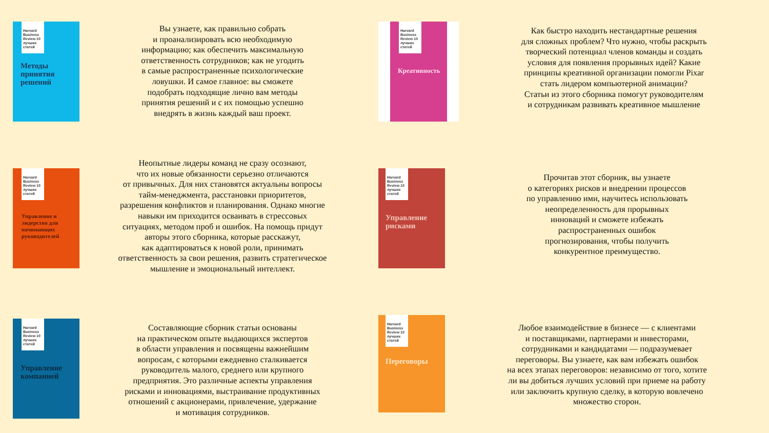Harvard Business Review 10 лучших статей
Методы принятия решений
Вы узнаете, как правильно собрать
и проанализировать всю необходимую
информацию; как обеспечить максимальную
ответственность сотрудников; как не угодить
в самые распространенные психологические
ловушки. И самое главное: вы сможете
подобрать подходящие лично вам методы
принятия решений и с их помощью успешно
внедрять в жизнь каждый ваш проект.
Harvard Business Review 10 лучших статей
Креативность
Как быстро находить нестандартные решения
для сложных проблем? Что нужно, чтобы раскрыть
творческий потенциал членов команды и создать
условия для появления прорывных идей? Какие
принципы креативной организации помогли Pixar
стать лидером компьютерной анимации?
Статьи из этого сборника помогут руководителям
и сотрудникам развивать креативное мышление
Harvard Business Review 10 лучших статей
Управление и лидерство для начинающих руководителей
Неопытные лидеры команд не сразу осознают,
что их новые обязанности серьезно отличаются
от привычных. Для них становятся актуальны вопросы
тайм-менеджмента, расстановки приоритетов,
разрешения конфликтов и планирования. Однако многие
навыки им приходится осваивать в стрессовых
ситуациях, методом проб и ошибок. На помощь придут
авторы этого сборника, которые расскажут,
как адаптироваться к новой роли, принимать
ответственность за свои решения, развить стратегическое
мышление и эмоциональный интеллект.
Harvard Business Review 10 лучших статей
Управление рисками
Прочитав этот сборник, вы узнаете
о категориях рисков и внедрении процессов
по управлению ими, научитесь использовать
неопределенность для прорывных
инноваций и сможете избежать
распространенных ошибок
прогнозирования, чтобы получить
конкурентное преимущество.
Harvard Business Review 10 лучших статей
Управление компанией
Составляющие сборник статьи основаны
на практическом опыте выдающихся экспертов
в области управления и посвящены важнейшим
вопросам, с которыми ежедневно сталкивается
руководитель малого, среднего или крупного
предприятия. Это различные аспекты управления
рисками и инновациями, выстраивание продуктивных
отношений с акционерами, привлечение, удержание
и мотивация сотрудников.
Harvard Business Review 10 лучших статей
Переговоры
Любое взаимодействие в бизнесе — с клиентами
и поставщиками, партнерами и инвесторами,
сотрудниками и кандидатами — подразумевает
переговоры. Вы узнаете, как вам избежать ошибок
на всех этапах переговоров: независимо от того, хотите
ли вы добиться лучших условий при приеме на работу
или заключить крупную сделку, в которую вовлечено
множество сторон.